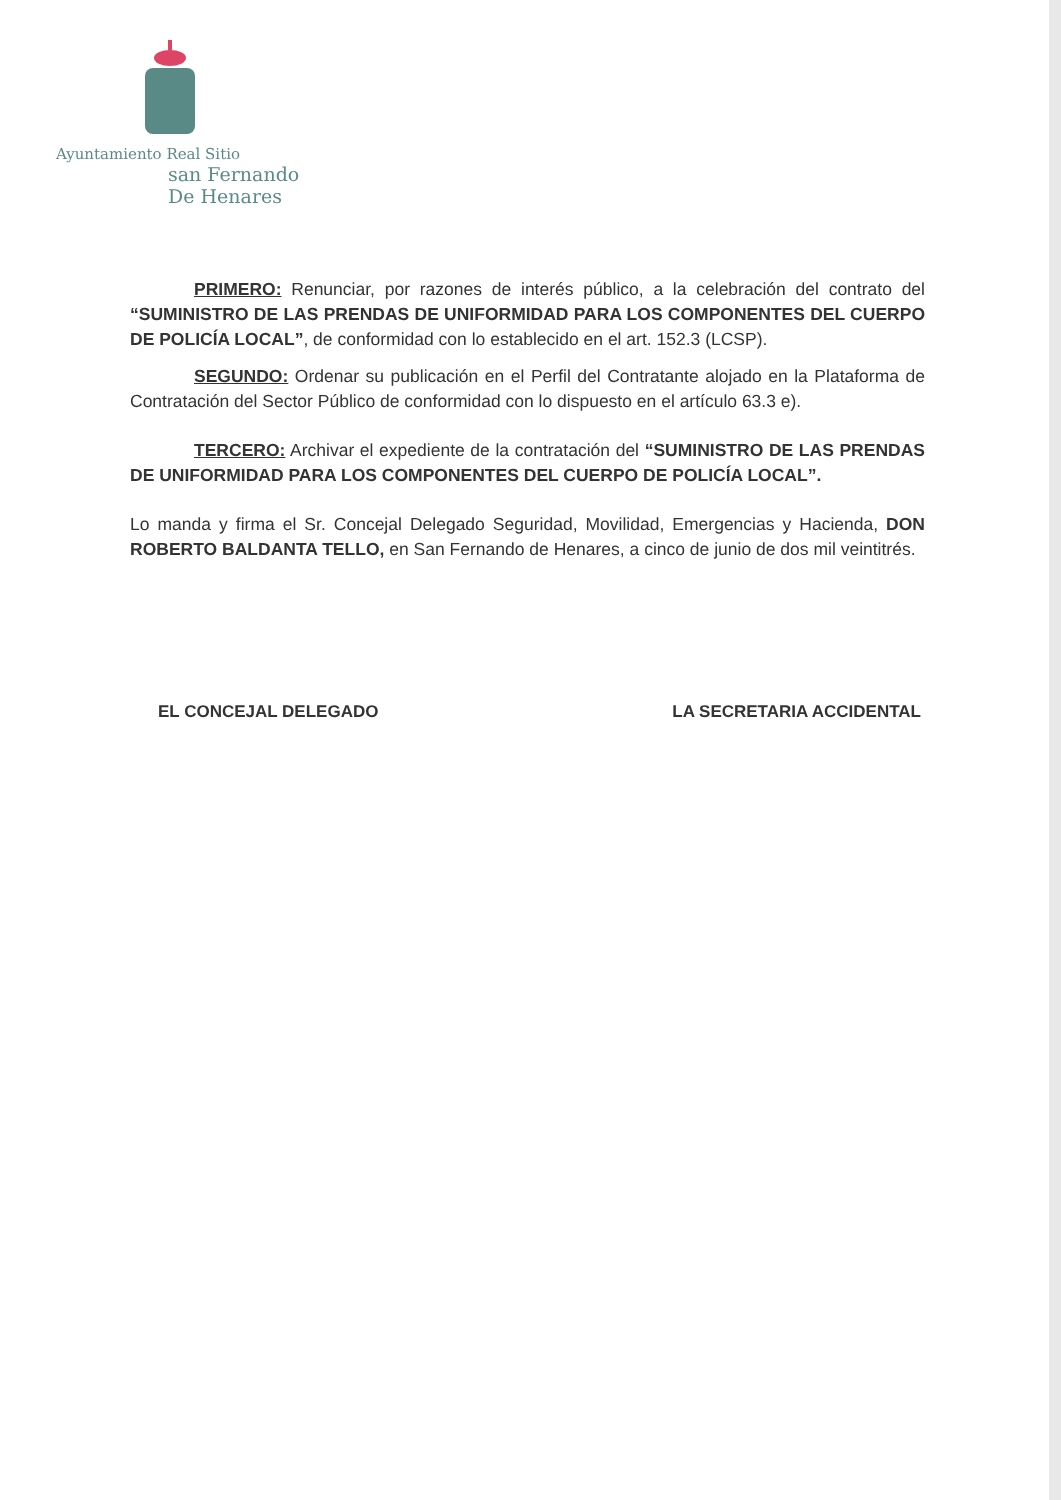Ayuntamiento Real Sitio
san Fernando
De Henares
PRIMERO: Renunciar, por razones de interés público, a la celebración del contrato del “SUMINISTRO DE LAS PRENDAS DE UNIFORMIDAD PARA LOS COMPONENTES DEL CUERPO DE POLICÍA LOCAL”, de conformidad con lo establecido en el art. 152.3 (LCSP).
SEGUNDO: Ordenar su publicación en el Perfil del Contratante alojado en la Plataforma de Contratación del Sector Público de conformidad con lo dispuesto en el artículo 63.3 e).
TERCERO: Archivar el expediente de la contratación del “SUMINISTRO DE LAS PRENDAS DE UNIFORMIDAD PARA LOS COMPONENTES DEL CUERPO DE POLICÍA LOCAL”.
Lo manda y firma el Sr. Concejal Delegado Seguridad, Movilidad, Emergencias y Hacienda, DON ROBERTO BALDANTA TELLO, en San Fernando de Henares, a cinco de junio de dos mil veintitrés.
EL CONCEJAL DELEGADO LA SECRETARIA ACCIDENTAL